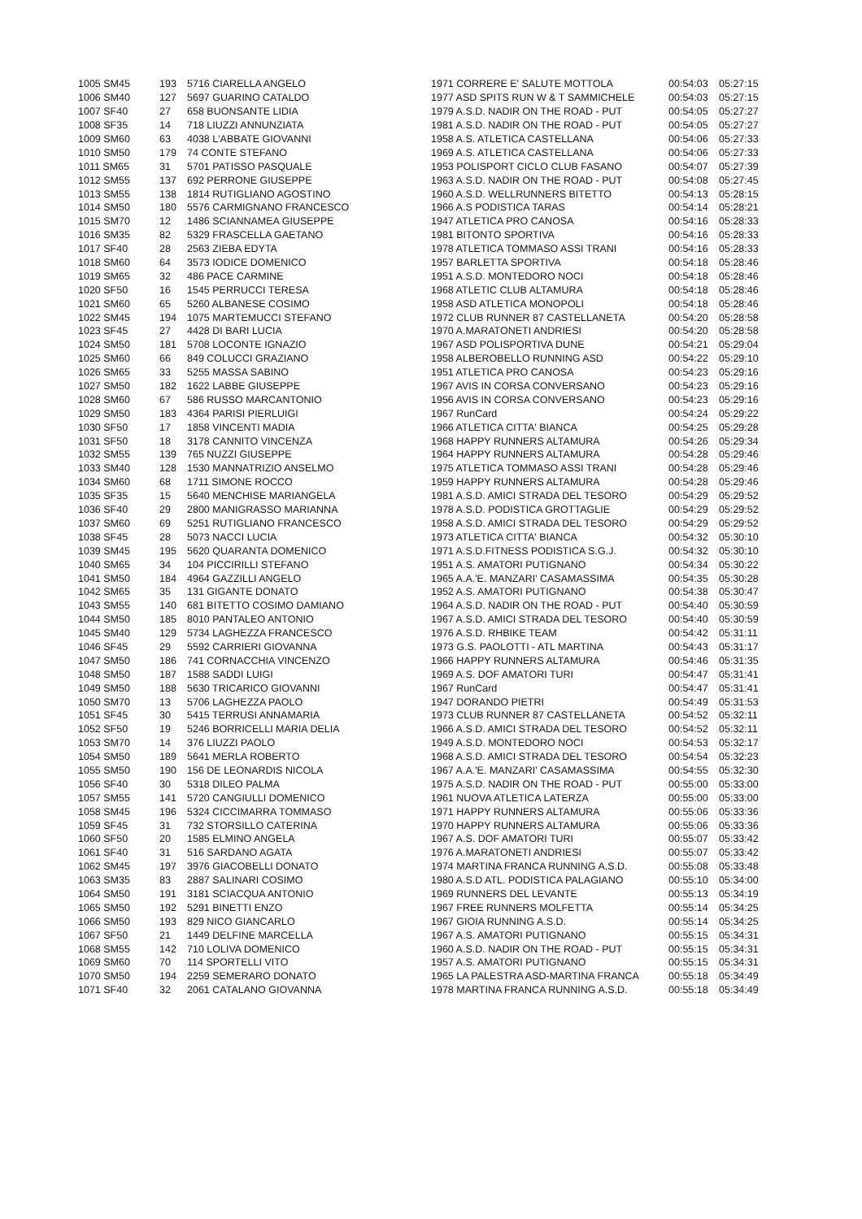| 1005 SM45 | 193 | 5716 CIARELLA ANGELO | 1971 CORRERE E' SALUTE MOTTOLA | 00:54:03 | 05:27:15 |
| 1006 SM40 | 127 | 5697 GUARINO CATALDO | 1977 ASD SPITS RUN W & T SAMMICHELE | 00:54:03 | 05:27:15 |
| 1007 SF40 | 27 | 658 BUONSANTE LIDIA | 1979 A.S.D. NADIR ON THE ROAD - PUT | 00:54:05 | 05:27:27 |
| 1008 SF35 | 14 | 718 LIUZZI ANNUNZIATA | 1981 A.S.D. NADIR ON THE ROAD - PUT | 00:54:05 | 05:27:27 |
| 1009 SM60 | 63 | 4038 L'ABBATE GIOVANNI | 1958 A.S. ATLETICA CASTELLANA | 00:54:06 | 05:27:33 |
| 1010 SM50 | 179 | 74 CONTE STEFANO | 1969 A.S. ATLETICA CASTELLANA | 00:54:06 | 05:27:33 |
| 1011 SM65 | 31 | 5701 PATISSO PASQUALE | 1953 POLISPORT CICLO CLUB FASANO | 00:54:07 | 05:27:39 |
| 1012 SM55 | 137 | 692 PERRONE GIUSEPPE | 1963 A.S.D. NADIR ON THE ROAD - PUT | 00:54:08 | 05:27:45 |
| 1013 SM55 | 138 | 1814 RUTIGLIANO AGOSTINO | 1960 A.S.D. WELLRUNNERS BITETTO | 00:54:13 | 05:28:15 |
| 1014 SM50 | 180 | 5576 CARMIGNANO FRANCESCO | 1966 A.S PODISTICA TARAS | 00:54:14 | 05:28:21 |
| 1015 SM70 | 12 | 1486 SCIANNAMEA GIUSEPPE | 1947 ATLETICA PRO CANOSA | 00:54:16 | 05:28:33 |
| 1016 SM35 | 82 | 5329 FRASCELLA GAETANO | 1981 BITONTO SPORTIVA | 00:54:16 | 05:28:33 |
| 1017 SF40 | 28 | 2563 ZIEBA EDYTA | 1978 ATLETICA TOMMASO ASSI TRANI | 00:54:16 | 05:28:33 |
| 1018 SM60 | 64 | 3573 IODICE DOMENICO | 1957 BARLETTA SPORTIVA | 00:54:18 | 05:28:46 |
| 1019 SM65 | 32 | 486 PACE CARMINE | 1951 A.S.D. MONTEDORO NOCI | 00:54:18 | 05:28:46 |
| 1020 SF50 | 16 | 1545 PERRUCCI TERESA | 1968 ATLETIC CLUB ALTAMURA | 00:54:18 | 05:28:46 |
| 1021 SM60 | 65 | 5260 ALBANESE COSIMO | 1958 ASD ATLETICA MONOPOLI | 00:54:18 | 05:28:46 |
| 1022 SM45 | 194 | 1075 MARTEMUCCI STEFANO | 1972 CLUB RUNNER 87 CASTELLANETA | 00:54:20 | 05:28:58 |
| 1023 SF45 | 27 | 4428 DI BARI LUCIA | 1970 A.MARATONETI ANDRIESI | 00:54:20 | 05:28:58 |
| 1024 SM50 | 181 | 5708 LOCONTE IGNAZIO | 1967 ASD POLISPORTIVA DUNE | 00:54:21 | 05:29:04 |
| 1025 SM60 | 66 | 849 COLUCCI GRAZIANO | 1958 ALBEROBELLO RUNNING ASD | 00:54:22 | 05:29:10 |
| 1026 SM65 | 33 | 5255 MASSA SABINO | 1951 ATLETICA PRO CANOSA | 00:54:23 | 05:29:16 |
| 1027 SM50 | 182 | 1622 LABBE GIUSEPPE | 1967 AVIS IN CORSA CONVERSANO | 00:54:23 | 05:29:16 |
| 1028 SM60 | 67 | 586 RUSSO MARCANTONIO | 1956 AVIS IN CORSA CONVERSANO | 00:54:23 | 05:29:16 |
| 1029 SM50 | 183 | 4364 PARISI PIERLUIGI | 1967 RunCard | 00:54:24 | 05:29:22 |
| 1030 SF50 | 17 | 1858 VINCENTI MADIA | 1966 ATLETICA CITTA' BIANCA | 00:54:25 | 05:29:28 |
| 1031 SF50 | 18 | 3178 CANNITO VINCENZA | 1968 HAPPY RUNNERS ALTAMURA | 00:54:26 | 05:29:34 |
| 1032 SM55 | 139 | 765 NUZZI GIUSEPPE | 1964 HAPPY RUNNERS ALTAMURA | 00:54:28 | 05:29:46 |
| 1033 SM40 | 128 | 1530 MANNATRIZIO ANSELMO | 1975 ATLETICA TOMMASO ASSI TRANI | 00:54:28 | 05:29:46 |
| 1034 SM60 | 68 | 1711 SIMONE ROCCO | 1959 HAPPY RUNNERS ALTAMURA | 00:54:28 | 05:29:46 |
| 1035 SF35 | 15 | 5640 MENCHISE MARIANGELA | 1981 A.S.D. AMICI STRADA DEL TESORO | 00:54:29 | 05:29:52 |
| 1036 SF40 | 29 | 2800 MANIGRASSO MARIANNA | 1978 A.S.D. PODISTICA GROTTAGLIE | 00:54:29 | 05:29:52 |
| 1037 SM60 | 69 | 5251 RUTIGLIANO FRANCESCO | 1958 A.S.D. AMICI STRADA DEL TESORO | 00:54:29 | 05:29:52 |
| 1038 SF45 | 28 | 5073 NACCI LUCIA | 1973 ATLETICA CITTA' BIANCA | 00:54:32 | 05:30:10 |
| 1039 SM45 | 195 | 5620 QUARANTA DOMENICO | 1971 A.S.D.FITNESS PODISTICA S.G.J. | 00:54:32 | 05:30:10 |
| 1040 SM65 | 34 | 104 PICCIRILLI STEFANO | 1951 A.S. AMATORI PUTIGNANO | 00:54:34 | 05:30:22 |
| 1041 SM50 | 184 | 4964 GAZZILLI ANGELO | 1965 A.A.'E. MANZARI' CASAMASSIMA | 00:54:35 | 05:30:28 |
| 1042 SM65 | 35 | 131 GIGANTE DONATO | 1952 A.S. AMATORI PUTIGNANO | 00:54:38 | 05:30:47 |
| 1043 SM55 | 140 | 681 BITETTO COSIMO DAMIANO | 1964 A.S.D. NADIR ON THE ROAD - PUT | 00:54:40 | 05:30:59 |
| 1044 SM50 | 185 | 8010 PANTALEO ANTONIO | 1967 A.S.D. AMICI STRADA DEL TESORO | 00:54:40 | 05:30:59 |
| 1045 SM40 | 129 | 5734 LAGHEZZA FRANCESCO | 1976 A.S.D. RHBIKE TEAM | 00:54:42 | 05:31:11 |
| 1046 SF45 | 29 | 5592 CARRIERI GIOVANNA | 1973 G.S. PAOLOTTI - ATL MARTINA | 00:54:43 | 05:31:17 |
| 1047 SM50 | 186 | 741 CORNACCHIA VINCENZO | 1966 HAPPY RUNNERS ALTAMURA | 00:54:46 | 05:31:35 |
| 1048 SM50 | 187 | 1588 SADDI LUIGI | 1969 A.S. DOF AMATORI TURI | 00:54:47 | 05:31:41 |
| 1049 SM50 | 188 | 5630 TRICARICO GIOVANNI | 1967 RunCard | 00:54:47 | 05:31:41 |
| 1050 SM70 | 13 | 5706 LAGHEZZA PAOLO | 1947 DORANDO PIETRI | 00:54:49 | 05:31:53 |
| 1051 SF45 | 30 | 5415 TERRUSI ANNAMARIA | 1973 CLUB RUNNER 87 CASTELLANETA | 00:54:52 | 05:32:11 |
| 1052 SF50 | 19 | 5246 BORRICELLI MARIA DELIA | 1966 A.S.D. AMICI STRADA DEL TESORO | 00:54:52 | 05:32:11 |
| 1053 SM70 | 14 | 376 LIUZZI PAOLO | 1949 A.S.D. MONTEDORO NOCI | 00:54:53 | 05:32:17 |
| 1054 SM50 | 189 | 5641 MERLA ROBERTO | 1968 A.S.D. AMICI STRADA DEL TESORO | 00:54:54 | 05:32:23 |
| 1055 SM50 | 190 | 156 DE LEONARDIS NICOLA | 1967 A.A.'E. MANZARI' CASAMASSIMA | 00:54:55 | 05:32:30 |
| 1056 SF40 | 30 | 5318 DILEO PALMA | 1975 A.S.D. NADIR ON THE ROAD - PUT | 00:55:00 | 05:33:00 |
| 1057 SM55 | 141 | 5720 CANGIULLI DOMENICO | 1961 NUOVA ATLETICA LATERZA | 00:55:00 | 05:33:00 |
| 1058 SM45 | 196 | 5324 CICCIMARRA TOMMASO | 1971 HAPPY RUNNERS ALTAMURA | 00:55:06 | 05:33:36 |
| 1059 SF45 | 31 | 732 STORSILLO CATERINA | 1970 HAPPY RUNNERS ALTAMURA | 00:55:06 | 05:33:36 |
| 1060 SF50 | 20 | 1585 ELMINO ANGELA | 1967 A.S. DOF AMATORI TURI | 00:55:07 | 05:33:42 |
| 1061 SF40 | 31 | 516 SARDANO AGATA | 1976 A.MARATONETI ANDRIESI | 00:55:07 | 05:33:42 |
| 1062 SM45 | 197 | 3976 GIACOBELLI DONATO | 1974 MARTINA FRANCA RUNNING A.S.D. | 00:55:08 | 05:33:48 |
| 1063 SM35 | 83 | 2887 SALINARI COSIMO | 1980 A.S.D ATL. PODISTICA PALAGIANO | 00:55:10 | 05:34:00 |
| 1064 SM50 | 191 | 3181 SCIACQUA ANTONIO | 1969 RUNNERS DEL LEVANTE | 00:55:13 | 05:34:19 |
| 1065 SM50 | 192 | 5291 BINETTI ENZO | 1967 FREE RUNNERS MOLFETTA | 00:55:14 | 05:34:25 |
| 1066 SM50 | 193 | 829 NICO GIANCARLO | 1967 GIOIA RUNNING A.S.D. | 00:55:14 | 05:34:25 |
| 1067 SF50 | 21 | 1449 DELFINE MARCELLA | 1967 A.S. AMATORI PUTIGNANO | 00:55:15 | 05:34:31 |
| 1068 SM55 | 142 | 710 LOLIVA DOMENICO | 1960 A.S.D. NADIR ON THE ROAD - PUT | 00:55:15 | 05:34:31 |
| 1069 SM60 | 70 | 114 SPORTELLI VITO | 1957 A.S. AMATORI PUTIGNANO | 00:55:15 | 05:34:31 |
| 1070 SM50 | 194 | 2259 SEMERARO DONATO | 1965 LA PALESTRA ASD-MARTINA FRANCA | 00:55:18 | 05:34:49 |
| 1071 SF40 | 32 | 2061 CATALANO GIOVANNA | 1978 MARTINA FRANCA RUNNING A.S.D. | 00:55:18 | 05:34:49 |